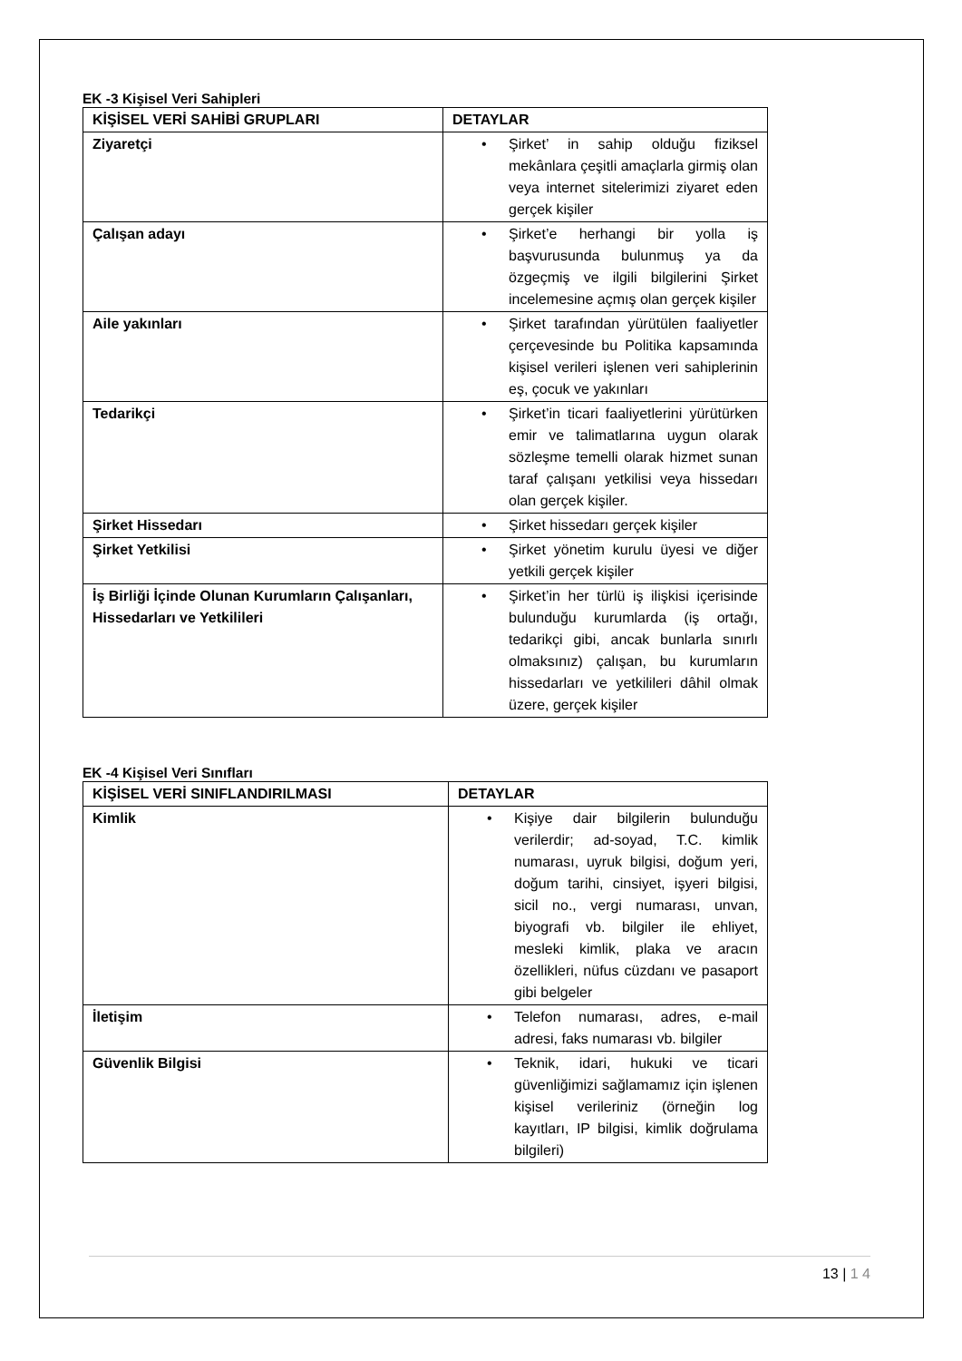EK -3 Kişisel Veri Sahipleri
| KİŞİSEL VERİ SAHİBİ GRUPLARI | DETAYLAR |
| --- | --- |
| Ziyaretçi | • Şirket’ in sahip olduğu fiziksel mekânlara çeşitli amaçlarla girmiş olan veya internet sitelerimizi ziyaret eden gerçek kişiler |
| Çalışan adayı | • Şirket’e herhangi bir yolla iş başvurusunda bulunmuş ya da özgeçmiş ve ilgili bilgilerini Şirket incelemesine açmış olan gerçek kişiler |
| Aile yakınları | • Şirket tarafından yürütülen faaliyetler çerçevesinde bu Politika kapsamında kişisel verileri işlenen veri sahiplerinin eş, çocuk ve yakınları |
| Tedarikçi | • Şirket’in ticari faaliyetlerini yürütürken emir ve talimatlarına uygun olarak sözleşme temelli olarak hizmet sunan taraf çalışanı yetkilisi veya hissedarı olan gerçek kişiler. |
| Şirket Hissedarı | • Şirket hissedarı gerçek kişiler |
| Şirket Yetkilisi | • Şirket yönetim kurulu üyesi ve diğer yetkili gerçek kişiler |
| İş Birliği İçinde Olunan Kurumların Çalışanları, Hissedarları ve Yetkilileri | • Şirket’in her türlü iş ilişkisi içerisinde bulunduğu kurumlarda (iş ortağı, tedarikçi gibi, ancak bunlarla sınırlı olmaksınız) çalışan, bu kurumların hissedarları ve yetkilileri dâhil olmak üzere, gerçek kişiler |
EK -4 Kişisel Veri Sınıfları
| KİŞİSEL VERİ SINIFLANDIRILMASI | DETAYLAR |
| --- | --- |
| Kimlik | • Kişiye dair bilgilerin bulunduğu verilerdir; ad-soyad, T.C. kimlik numarası, uyruk bilgisi, doğum yeri, doğum tarihi, cinsiyet, işyeri bilgisi, sicil no., vergi numarası, unvan, biyografi vb. bilgiler ile ehliyet, mesleki kimlik, plaka ve aracın özellikleri, nüfus cüzdanı ve pasaport gibi belgeler |
| İletişim | • Telefon numarası, adres, e-mail adresi, faks numarası vb. bilgiler |
| Güvenlik Bilgisi | • Teknik, idari, hukuki ve ticari güvenliğimizi sağlamamız için işlenen kişisel verileriniz (örneğin log kayıtları, IP bilgisi, kimlik doğrulama bilgileri) |
13 | 1 4